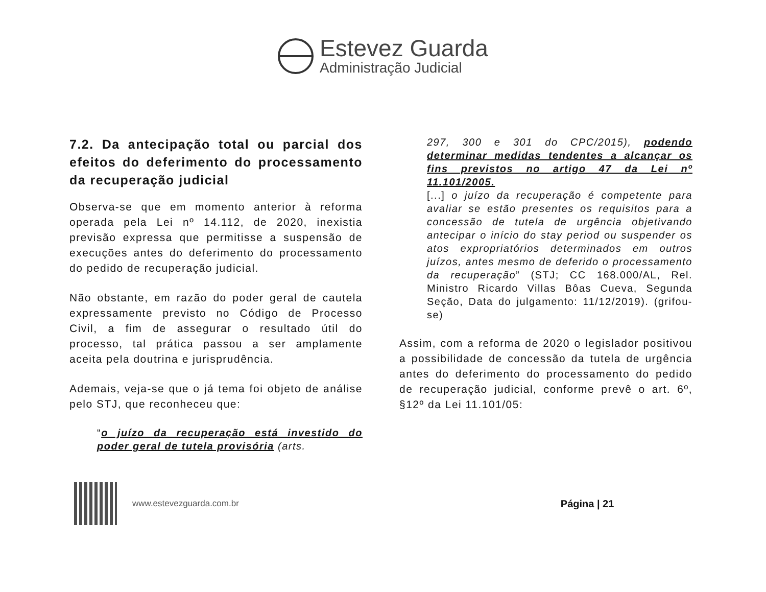Estevez Guarda
Administração Judicial
7.2. Da antecipação total ou parcial dos efeitos do deferimento do processamento da recuperação judicial
Observa-se que em momento anterior à reforma operada pela Lei nº 14.112, de 2020, inexistia previsão expressa que permitisse a suspensão de execuções antes do deferimento do processamento do pedido de recuperação judicial.
Não obstante, em razão do poder geral de cautela expressamente previsto no Código de Processo Civil, a fim de assegurar o resultado útil do processo, tal prática passou a ser amplamente aceita pela doutrina e jurisprudência.
Ademais, veja-se que o já tema foi objeto de análise pelo STJ, que reconheceu que:
“o juízo da recuperação está investido do poder geral de tutela provisória (arts.
297, 300 e 301 do CPC/2015), podendo determinar medidas tendentes a alcançar os fins previstos no artigo 47 da Lei nº 11.101/2005.
[...] o juízo da recuperação é competente para avaliar se estão presentes os requisitos para a concessão de tutela de urgência objetivando antecipar o início do stay period ou suspender os atos expropriatórios determinados em outros juízos, antes mesmo de deferido o processamento da recuperação” (STJ; CC 168.000/AL, Rel. Ministro Ricardo Villas Bôas Cueva, Segunda Seção, Data do julgamento: 11/12/2019). (grifou-se)
Assim, com a reforma de 2020 o legislador positivou a possibilidade de concessão da tutela de urgência antes do deferimento do processamento do pedido de recuperação judicial, conforme prevê o art. 6º, §12º da Lei 11.101/05:
www.estevezguarda.com.br
Página | 21